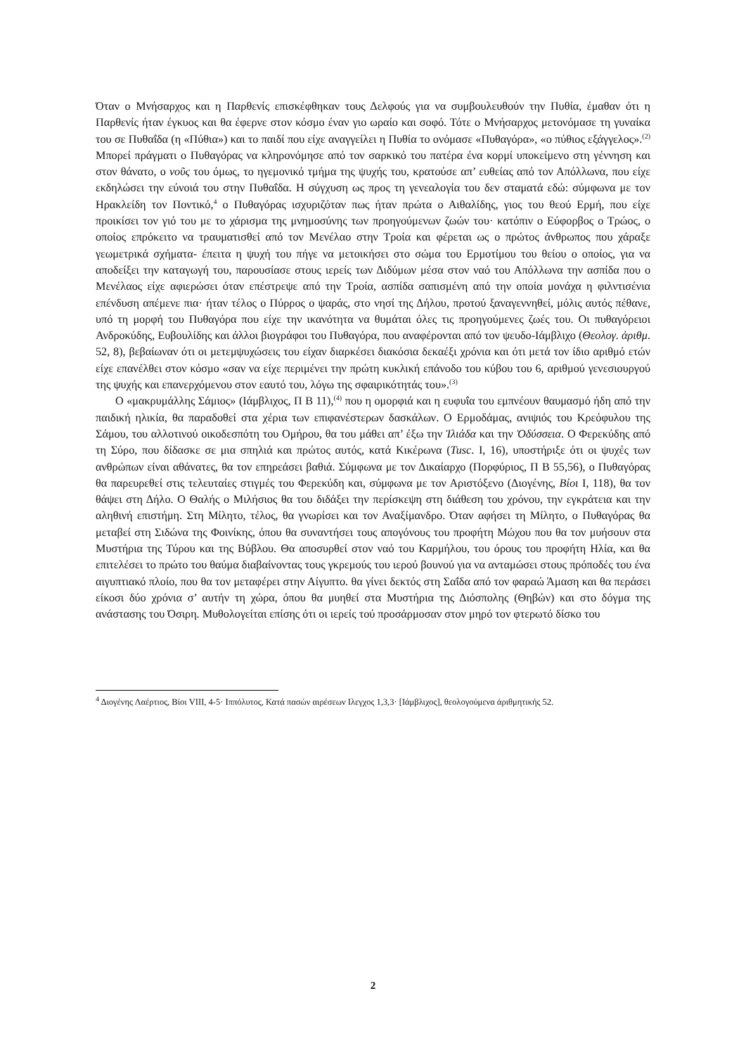Όταν ο Μνήσαρχος και η Παρθενίς επισκέφθηκαν τους Δελφούς για να συμβουλευθούν την Πυθία, έμαθαν ότι η Παρθενίς ήταν έγκυος και θα έφερνε στον κόσμο έναν γιο ωραίο και σοφό. Τότε ο Μνήσαρχος μετονόμασε τη γυναίκα του σε Πυθαΐδα (η «Πύθια») και το παιδί που είχε αναγγείλει η Πυθία το ονόμασε «Πυθαγόρα», «ο πύθιος εξάγγελος».<sup>(2)</sup> Μπορεί πράγματι ο Πυθαγόρας να κληρονόμησε από τον σαρκικό του πατέρα ένα κορμί υποκείμενο στη γέννηση και στον θάνατο, ο νοῦς του όμως, το ηγεμονικό τμήμα της ψυχής του, κρατούσε απ’ ευθείας από τον Απόλλωνα, που είχε εκδηλώσει την εύνοιά του στην Πυθαΐδα. Η σύγχυση ως προς τη γενεαλογία του δεν σταματά εδώ: σύμφωνα με τον Ηρακλείδη τον Ποντικό,<sup>4</sup> ο Πυθαγόρας ισχυριζόταν πως ήταν πρώτα ο Αιθαλίδης, γιος του θεού Ερμή, που είχε προικίσει τον γιό του με το χάρισμα της μνημοσύνης των προηγούμενων ζωών του· κατόπιν ο Εύφορβος ο Τρώος, ο οποίος επρόκειτο να τραυματισθεί από τον Μενέλαο στην Τροία και φέρεται ως ο πρώτος άνθρωπος που χάραξε γεωμετρικά σχήματα- έπειτα η ψυχή του πήγε να μετοικήσει στο σώμα του Ερμοτίμου του θείου ο οποίος, για να αποδείξει την καταγωγή του, παρουσίασε στους ιερείς των Διδύμων μέσα στον ναό του Απόλλωνα την ασπίδα που ο Μενέλαος είχε αφιερώσει όταν επέστρεψε από την Τροία, ασπίδα σαπισμένη από την οποία μονάχα η φιλντισένια επένδυση απέμενε πια· ήταν τέλος ο Πύρρος ο ψαράς, στο νησί της Δήλου, προτού ξαναγεννηθεί, μόλις αυτός πέθανε, υπό τη μορφή του Πυθαγόρα που είχε την ικανότητα να θυμάται όλες τις προηγούμενες ζωές του. Οι πυθαγόρειοι Ανδροκύδης, Ευβουλίδης και άλλοι βιογράφοι του Πυθαγόρα, που αναφέρονται από τον ψευδο-Ιάμβλιχο (Θεολογ. ἀριθμ. 52, 8), βεβαίωναν ότι οι μετεμψυχώσεις του είχαν διαρκέσει διακόσια δεκαέξι χρόνια και ότι μετά τον ίδιο αριθμό ετών είχε επανέλθει στον κόσμο «σαν να είχε περιμένει την πρώτη κυκλική επάνοδο του κύβου του 6, αριθμού γενεσιουργού της ψυχής και επανερχόμενου στον εαυτό του, λόγω της σφαιρικότητάς του».<sup>(3)</sup>
Ο «μακρυμάλλης Σάμιος» (Ιάμβλιχος, Π Β 11),<sup>(4)</sup> που η ομορφιά και η ευφυΐα του εμπνέουν θαυμασμό ήδη από την παιδική ηλικία, θα παραδοθεί στα χέρια των επιφανέστερων δασκάλων. Ο Ερμοδάμας, ανιψιός του Κρεόφυλου της Σάμου, του αλλοτινού οικοδεσπότη του Ομήρου, θα του μάθει απ’ έξω την Ἰλιάδα και την Ὀδύσσεια. Ο Φερεκύδης από τη Σύρο, που δίδασκε σε μια σπηλιά και πρώτος αυτός, κατά Κικέρωνα (Tusc. I, 16), υποστήριξε ότι οι ψυχές των ανθρώπων είναι αθάνατες, θα τον επηρεάσει βαθιά. Σύμφωνα με τον Δικαίαρχο (Πορφύριος, Π Β 55,56), ο Πυθαγόρας θα παρευρεθεί στις τελευταίες στιγμές του Φερεκύδη και, σύμφωνα με τον Αριστόξενο (Διογένης, Βίοι I, 118), θα τον θάψει στη Δήλο. Ο Θαλής ο Μιλήσιος θα του διδάξει την περίσκεψη στη διάθεση του χρόνου, την εγκράτεια και την αληθινή επιστήμη. Στη Μίλητο, τέλος, θα γνωρίσει και τον Αναξίμανδρο. Όταν αφήσει τη Μίλητο, ο Πυθαγόρας θα μεταβεί στη Σιδώνα της Φοινίκης, όπου θα συναντήσει τους απογόνους του προφήτη Μώχου που θα τον μυήσουν στα Μυστήρια της Τύρου και της Βύβλου. Θα αποσυρθεί στον ναό του Καρμήλου, του όρους του προφήτη Ηλία, και θα επιτελέσει το πρώτο του θαύμα διαβαίνοντας τους γκρεμούς του ιερού βουνού για να ανταμώσει στους πρόποδές του ένα αιγυπτιακό πλοίο, που θα τον μεταφέρει στην Αίγυπτο. θα γίνει δεκτός στη Σαΐδα από τον φαραώ Άμαση και θα περάσει είκοσι δύο χρόνια σ’ αυτήν τη χώρα, όπου θα μυηθεί στα Μυστήρια της Διόσπολης (Θηβών) και στο δόγμα της ανάστασης του Όσιρη. Μυθολογείται επίσης ότι οι ιερείς τού προσάρμοσαν στον μηρό τον φτερωτό δίσκο του
<sup>4</sup> Διογένης Λαέρτιος, Βίοι VIII, 4-5· Ιππόλυτος, Κατά πασών αιρέσεων Ιλεγχος 1,3,3· [Ιάμβλιχος], θεολογούμενα άριθμητικής 52.
2